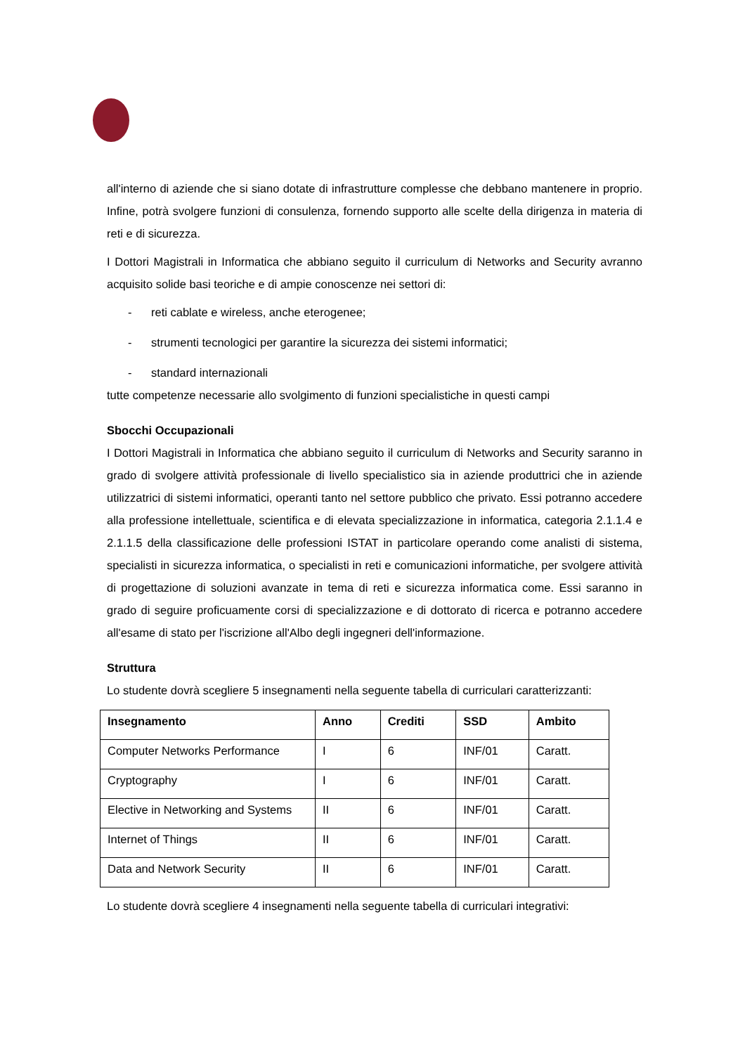all'interno di aziende che si siano dotate di infrastrutture complesse che debbano mantenere in proprio. Infine, potrà svolgere funzioni di consulenza, fornendo supporto alle scelte della dirigenza in materia di reti e di sicurezza.
I Dottori Magistrali in Informatica che abbiano seguito il curriculum di Networks and Security avranno acquisito solide basi teoriche e di ampie conoscenze nei settori di:
- reti cablate e wireless, anche eterogenee;
- strumenti tecnologici per garantire la sicurezza dei sistemi informatici;
- standard internazionali
tutte competenze necessarie allo svolgimento di funzioni specialistiche in questi campi
Sbocchi Occupazionali
I Dottori Magistrali in Informatica che abbiano seguito il curriculum di Networks and Security saranno in grado di svolgere attività professionale di livello specialistico sia in aziende produttrici che in aziende utilizzatrici di sistemi informatici, operanti tanto nel settore pubblico che privato. Essi potranno accedere alla professione intellettuale, scientifica e di elevata specializzazione in informatica, categoria 2.1.1.4 e 2.1.1.5 della classificazione delle professioni ISTAT in particolare operando come analisti di sistema, specialisti in sicurezza informatica, o specialisti in reti e comunicazioni informatiche, per svolgere attività di progettazione di soluzioni avanzate in tema di reti e sicurezza informatica come. Essi saranno in grado di seguire proficuamente corsi di specializzazione e di dottorato di ricerca e potranno accedere all'esame di stato per l'iscrizione all'Albo degli ingegneri dell'informazione.
Struttura
Lo studente dovrà scegliere 5 insegnamenti nella seguente tabella di curriculari caratterizzanti:
| Insegnamento | Anno | Crediti | SSD | Ambito |
| --- | --- | --- | --- | --- |
| Computer Networks Performance | I | 6 | INF/01 | Caratt. |
| Cryptography | I | 6 | INF/01 | Caratt. |
| Elective in Networking and Systems | II | 6 | INF/01 | Caratt. |
| Internet of Things | II | 6 | INF/01 | Caratt. |
| Data and Network Security | II | 6 | INF/01 | Caratt. |
Lo studente dovrà scegliere 4 insegnamenti nella seguente tabella di curriculari integrativi: